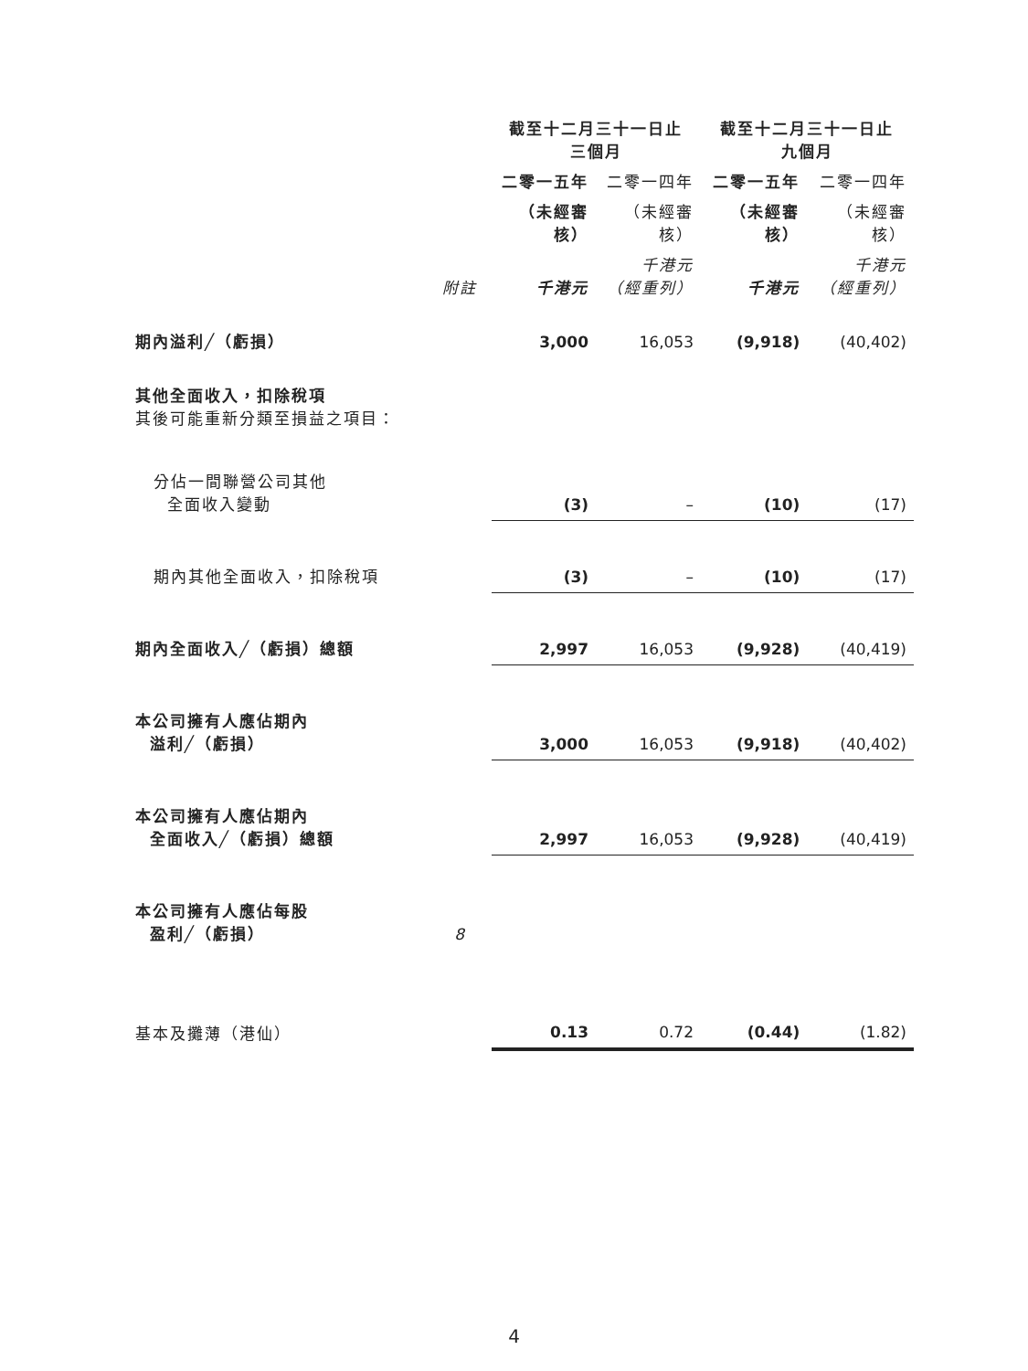| | | 截至十二月三十一日止 三個月 | | 截至十二月三十一日止 九個月 | |
| --- | --- | --- | --- | --- | --- |
| | | 二零一五年 | 二零一四年 | 二零一五年 | 二零一四年 |
| | | （未經審核） | （未經審核） | （未經審核） | （未經審核） |
| | 附註 | 千港元 | 千港元 （經重列） | 千港元 | 千港元 （經重列） |
| 期內溢利╱（虧損） | | 3,000 | 16,053 | (9,918) | (40,402) |
| 其他全面收入，扣除稅項 其後可能重新分類至損益之項目： | | | | | |
| 分佔一間聯營公司其他 全面收入變動 | | (3) | – | (10) | (17) |
| 期內其他全面收入，扣除稅項 | | (3) | – | (10) | (17) |
| 期內全面收入╱（虧損）總額 | | 2,997 | 16,053 | (9,928) | (40,419) |
| 本公司擁有人應佔期內 溢利╱（虧損） | | 3,000 | 16,053 | (9,918) | (40,402) |
| 本公司擁有人應佔期內 全面收入╱（虧損）總額 | | 2,997 | 16,053 | (9,928) | (40,419) |
| 本公司擁有人應佔每股 盈利╱（虧損） | 8 | | | | |
| 基本及攤薄（港仙） | | 0.13 | 0.72 | (0.44) | (1.82) |
4